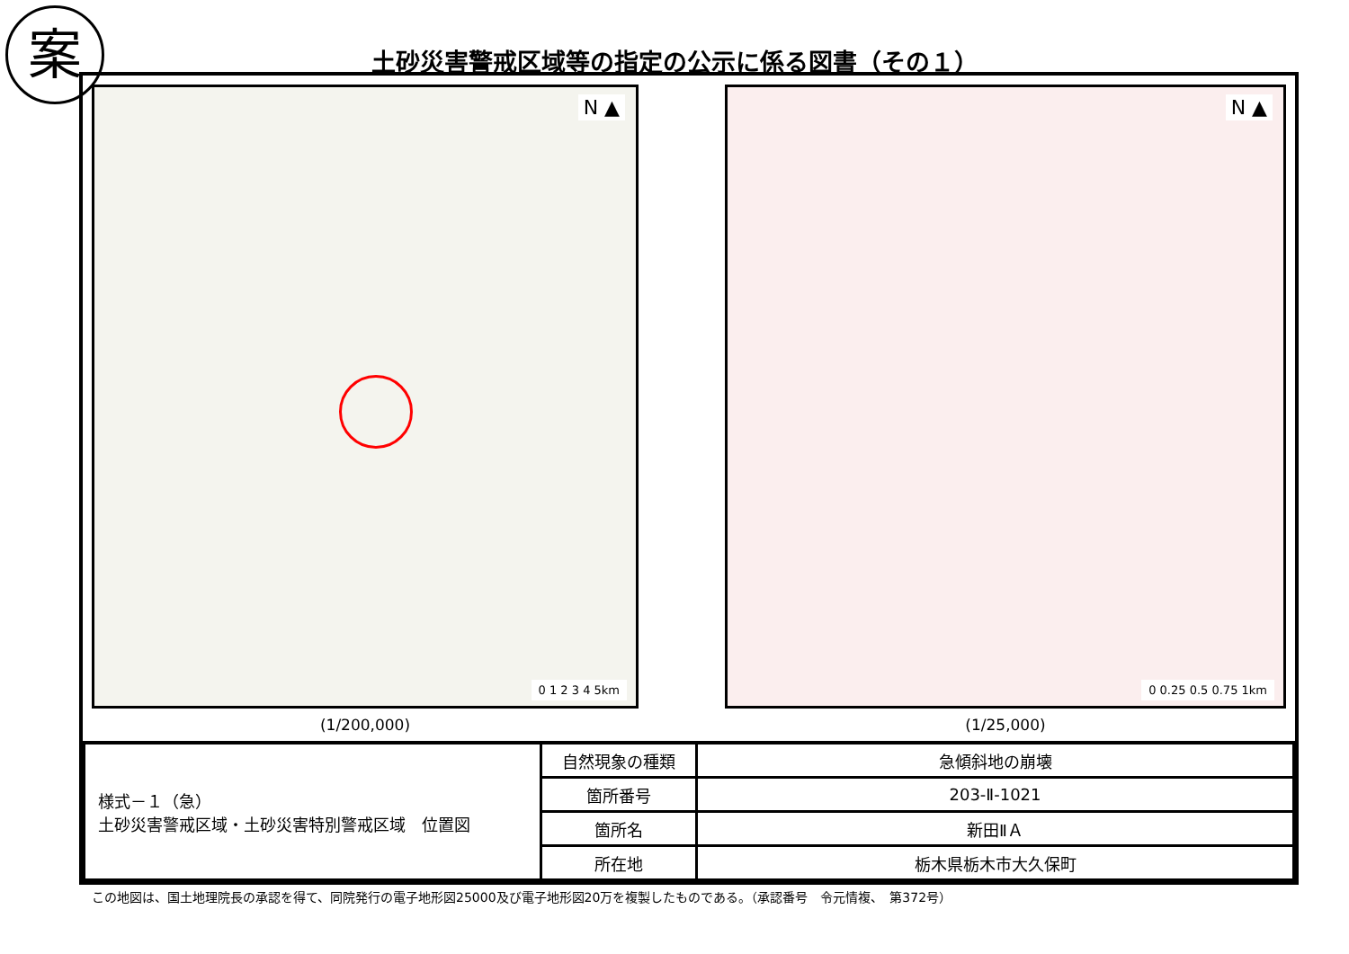案
土砂災害警戒区域等の指定の公示に係る図書（その１）
N ▲
0 1 2 3 4 5km
(1/200,000)
N ▲
0 0.25 0.5 0.75 1km
(1/25,000)
| 様式－１（急） 土砂災害警戒区域・土砂災害特別警戒区域 位置図 | 自然現象の種類 | 急傾斜地の崩壊 |
| | 箇所番号 | 203-Ⅱ-1021 |
| | 箇所名 | 新田ⅡＡ |
| | 所在地 | 栃木県栃木市大久保町 |
この地図は、国土地理院長の承認を得て、同院発行の電子地形図25000及び電子地形図20万を複製したものである。（承認番号　令元情複、　第372号）